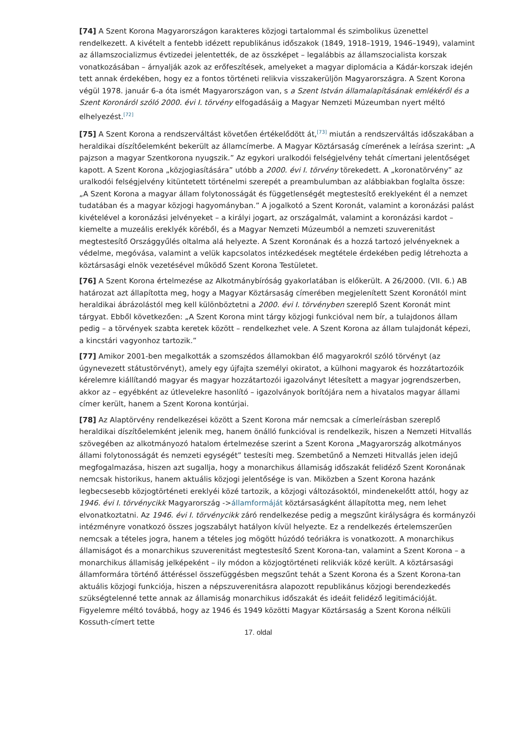[74] A Szent Korona Magyarországon karakteres közjogi tartalommal és szimbolikus üzenettel rendelkezett. A kivételt a fentebb idézett republikánus időszakok (1849, 1918–1919, 1946–1949), valamint az államszocializmus évtizedei jelentették, de az összképet – legalábbis az államszocialista korszak vonatkozásában – árnyalják azok az erőfeszítések, amelyeket a magyar diplomácia a Kádár-korszak idején tett annak érdekében, hogy ez a fontos történeti relikvia visszakerüljön Magyarországra. A Szent Korona végül 1978. január 6-a óta ismét Magyarországon van, s a Szent István államalapításának emlékéről és a Szent Koronáról szóló 2000. évi I. törvény elfogadásáig a Magyar Nemzeti Múzeumban nyert méltó elhelyezést.<sup>[72]</sup>
[75] A Szent Korona a rendszerváltást követően értékelődött át,<sup>[73]</sup> miután a rendszerváltás időszakában a heraldikai díszítőelemként bekerült az államcímerbe. A Magyar Köztársaság címerének a leírása szerint: „A pajzson a magyar Szentkorona nyugszik.” Az egykori uralkodói felségjelvény tehát címertani jelentőséget kapott. A Szent Korona „közjogiasítására” utóbb a 2000. évi I. törvény törekedett. A „koronatörvény” az uralkodói felségjelvény kitüntetett történelmi szerepét a preambulumban az alábbiakban foglalta össze: „A Szent Korona a magyar állam folytonosságát és függetlenségét megtestesítő ereklyeként él a nemzet tudatában és a magyar közjogi hagyományban.” A jogalkotó a Szent Koronát, valamint a koronázási palást kivételével a koronázási jelvényeket – a királyi jogart, az országalmát, valamint a koronázási kardot – kiemelte a muzeális ereklyék köréből, és a Magyar Nemzeti Múzeumból a nemzeti szuverenitást megtestesítő Országgyűlés oltalma alá helyezte. A Szent Koronának és a hozzá tartozó jelvényeknek a védelme, megóvása, valamint a velük kapcsolatos intézkedések megtétele érdekében pedig létrehozta a köztársasági elnök vezetésével működő Szent Korona Testületet.
[76] A Szent Korona értelmezése az Alkotmánybíróság gyakorlatában is előkerült. A 26/2000. (VII. 6.) AB határozat azt állapította meg, hogy a Magyar Köztársaság címerében megjelenített Szent Koronától mint heraldikai ábrázolástól meg kell különböztetni a 2000. évi I. törvényben szereplő Szent Koronát mint tárgyat. Ebből következően: „A Szent Korona mint tárgy közjogi funkcióval nem bír, a tulajdonos állam pedig – a törvények szabta keretek között – rendelkezhet vele. A Szent Korona az állam tulajdonát képezi, a kincstári vagyonhoz tartozik.”
[77] Amikor 2001-ben megalkották a szomszédos államokban élő magyarokról szóló törvényt (az úgynevezett státustörvényt), amely egy újfajta személyi okiratot, a külhoni magyarok és hozzátartozóik kérelemre kiállítandó magyar és magyar hozzátartozói igazolványt létesített a magyar jogrendszerben, akkor az – egyébként az útlevelekre hasonlító – igazolványok borítójára nem a hivatalos magyar állami címer került, hanem a Szent Korona kontúrjai.
[78] Az Alaptörvény rendelkezései között a Szent Korona már nemcsak a címerleírásban szereplő heraldikai díszítőelemként jelenik meg, hanem önálló funkcióval is rendelkezik, hiszen a Nemzeti Hitvallás szövegében az alkotmányozó hatalom értelmezése szerint a Szent Korona „Magyarország alkotmányos állami folytonosságát és nemzeti egységét” testesíti meg. Szembetűnő a Nemzeti Hitvallás jelen idejű megfogalmazása, hiszen azt sugallja, hogy a monarchikus államiság időszakát felidéző Szent Koronának nemcsak historikus, hanem aktuális közjogi jelentősége is van. Miközben a Szent Korona hazánk legbecsesebb közjogtörténeti ereklyéi közé tartozik, a közjogi változásoktól, mindenekelőtt attól, hogy az 1946. évi I. törvénycikk Magyarország ->államformáját köztársaságként állapította meg, nem lehet elvonatkoztatni. Az 1946. évi I. törvénycikk záró rendelkezése pedig a megszűnt királyságra és kormányzói intézményre vonatkozó összes jogszabályt hatályon kívül helyezte. Ez a rendelkezés értelemszerűen nemcsak a tételes jogra, hanem a tételes jog mögött húzódó teóriákra is vonatkozott. A monarchikus államiságot és a monarchikus szuverenitást megtestesítő Szent Korona-tan, valamint a Szent Korona – a monarchikus államiság jelképeként – ily módon a közjogtörténeti relikviák közé került. A köztársasági államformára történő áttéréssel összefüggésben megszűnt tehát a Szent Korona és a Szent Korona-tan aktuális közjogi funkciója, hiszen a népszuverenitásra alapozott republikánus közjogi berendezkedés szükségtelenné tette annak az államiság monarchikus időszakát és ideáit felidéző legitimációját. Figyelemre méltó továbbá, hogy az 1946 és 1949 közötti Magyar Köztársaság a Szent Korona nélküli Kossuth-címert tette
17. oldal